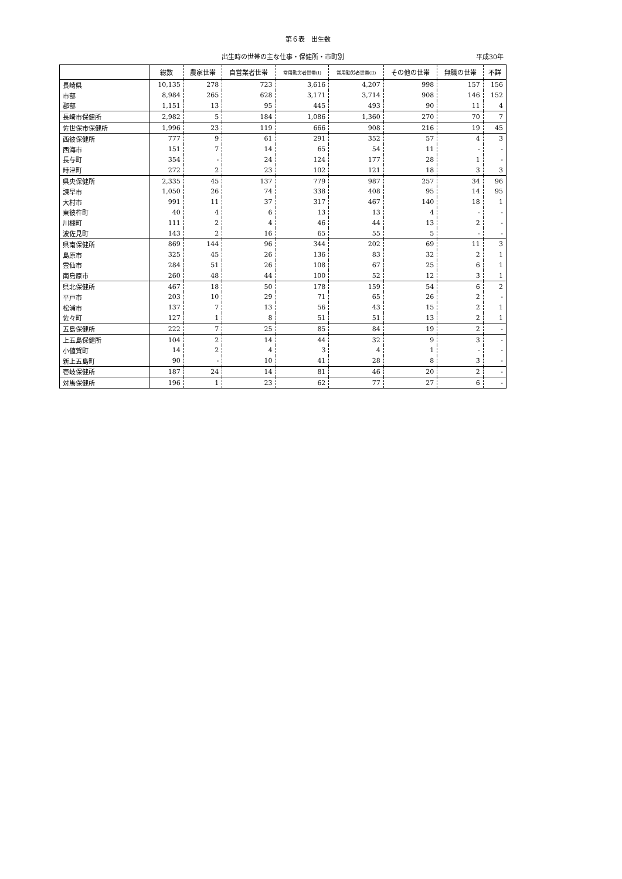第６表　出生数
出生時の世帯の主な仕事・保健所・市町別 平成30年
| | 総数 | 農家世帯 | 自営業者世帯 | 常用勤労者世帯(Ⅰ) | 常用勤労者世帯(Ⅱ) | その他の世帯 | 無職の世帯 | 不詳 |
| --- | --- | --- | --- | --- | --- | --- | --- | --- |
| 長崎県 | 10,135 | 278 | 723 | 3,616 | 4,207 | 998 | 157 | 156 |
| 市部 | 8,984 | 265 | 628 | 3,171 | 3,714 | 908 | 146 | 152 |
| 郡部 | 1,151 | 13 | 95 | 445 | 493 | 90 | 11 | 4 |
| 長崎市保健所 | 2,982 | 5 | 184 | 1,086 | 1,360 | 270 | 70 | 7 |
| 佐世保市保健所 | 1,996 | 23 | 119 | 666 | 908 | 216 | 19 | 45 |
| 西彼保健所 | 777 | 9 | 61 | 291 | 352 | 57 | 4 | 3 |
| 西海市 | 151 | 7 | 14 | 65 | 54 | 11 | - | - |
| 長与町 | 354 | - | 24 | 124 | 177 | 28 | 1 | - |
| 時津町 | 272 | 2 | 23 | 102 | 121 | 18 | 3 | 3 |
| 県央保健所 | 2,335 | 45 | 137 | 779 | 987 | 257 | 34 | 96 |
| 諫早市 | 1,050 | 26 | 74 | 338 | 408 | 95 | 14 | 95 |
| 大村市 | 991 | 11 | 37 | 317 | 467 | 140 | 18 | 1 |
| 東彼杵町 | 40 | 4 | 6 | 13 | 13 | 4 | - | - |
| 川棚町 | 111 | 2 | 4 | 46 | 44 | 13 | 2 | - |
| 波佐見町 | 143 | 2 | 16 | 65 | 55 | 5 | - | - |
| 県南保健所 | 869 | 144 | 96 | 344 | 202 | 69 | 11 | 3 |
| 島原市 | 325 | 45 | 26 | 136 | 83 | 32 | 2 | 1 |
| 雲仙市 | 284 | 51 | 26 | 108 | 67 | 25 | 6 | 1 |
| 南島原市 | 260 | 48 | 44 | 100 | 52 | 12 | 3 | 1 |
| 県北保健所 | 467 | 18 | 50 | 178 | 159 | 54 | 6 | 2 |
| 平戸市 | 203 | 10 | 29 | 71 | 65 | 26 | 2 | - |
| 松浦市 | 137 | 7 | 13 | 56 | 43 | 15 | 2 | 1 |
| 佐々町 | 127 | 1 | 8 | 51 | 51 | 13 | 2 | 1 |
| 五島保健所 | 222 | 7 | 25 | 85 | 84 | 19 | 2 | - |
| 上五島保健所 | 104 | 2 | 14 | 44 | 32 | 9 | 3 | - |
| 小値賀町 | 14 | 2 | 4 | 3 | 4 | 1 | - | - |
| 新上五島町 | 90 | - | 10 | 41 | 28 | 8 | 3 | - |
| 壱岐保健所 | 187 | 24 | 14 | 81 | 46 | 20 | 2 | - |
| 対馬保健所 | 196 | 1 | 23 | 62 | 77 | 27 | 6 | - |